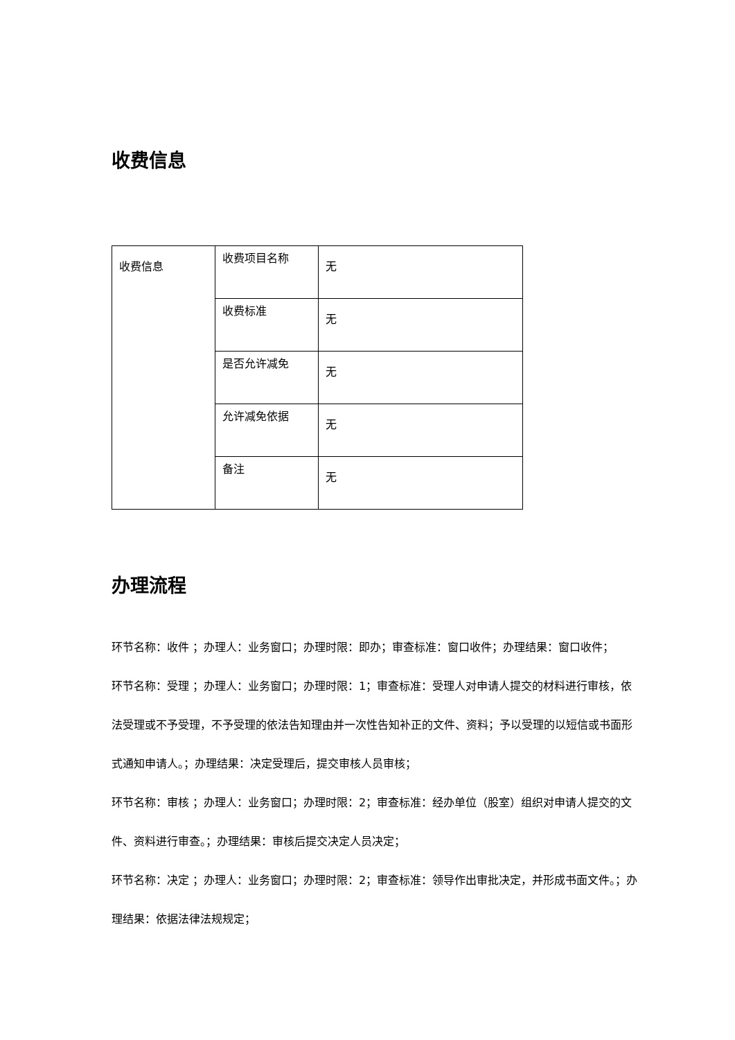收费信息
| 收费信息 | 收费项目名称 | 无 |
| | 收费标准 | 无 |
| | 是否允许减免 | 无 |
| | 允许减免依据 | 无 |
| | 备注 | 无 |
办理流程
环节名称：收件 ；办理人：业务窗口；办理时限：即办；审查标准：窗口收件；办理结果：窗口收件；
环节名称：受理 ；办理人：业务窗口；办理时限：1；审查标准：受理人对申请人提交的材料进行审核，依法受理或不予受理，不予受理的依法告知理由并一次性告知补正的文件、资料；予以受理的以短信或书面形式通知申请人。；办理结果：决定受理后，提交审核人员审核；
环节名称：审核 ；办理人：业务窗口；办理时限：2；审查标准：经办单位（股室）组织对申请人提交的文件、资料进行审查。；办理结果：审核后提交决定人员决定；
环节名称：决定 ；办理人：业务窗口；办理时限：2；审查标准：领导作出审批决定，并形成书面文件。；办理结果：依据法律法规规定；